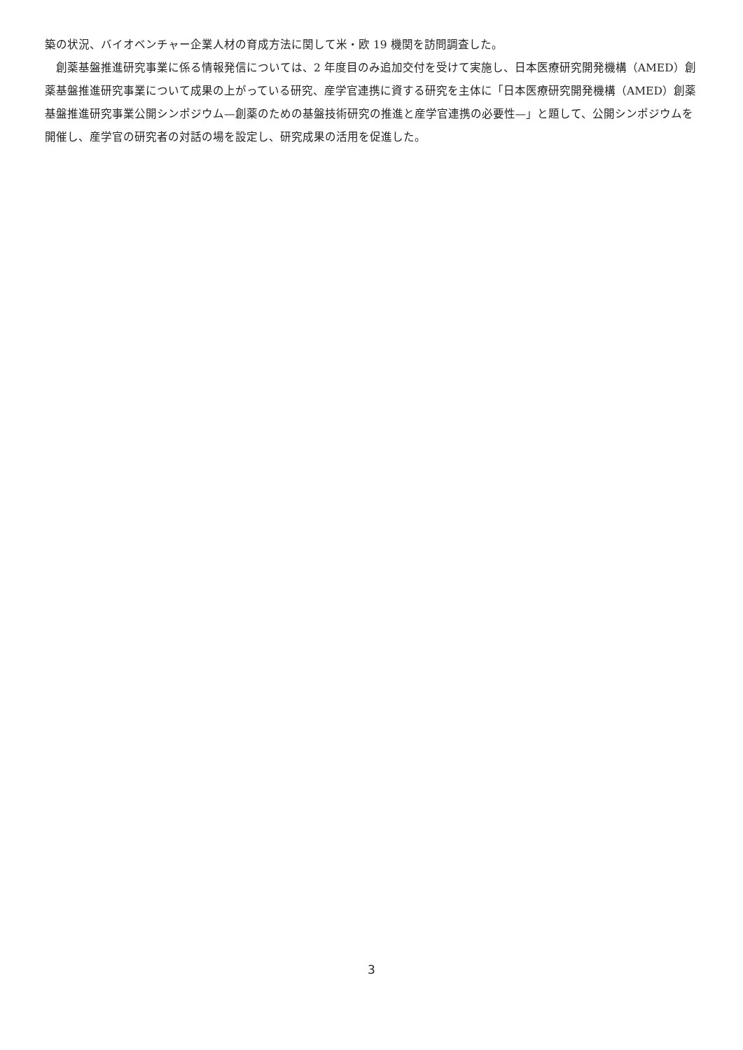築の状況、バイオベンチャー企業人材の育成方法に関して米・欧 19 機関を訪問調査した。
　創薬基盤推進研究事業に係る情報発信については、2 年度目のみ追加交付を受けて実施し、日本医療研究開発機構（AMED）創薬基盤推進研究事業について成果の上がっている研究、産学官連携に資する研究を主体に「日本医療研究開発機構（AMED）創薬基盤推進研究事業公開シンポジウム—創薬のための基盤技術研究の推進と産学官連携の必要性—」と題して、公開シンポジウムを開催し、産学官の研究者の対話の場を設定し、研究成果の活用を促進した。
3